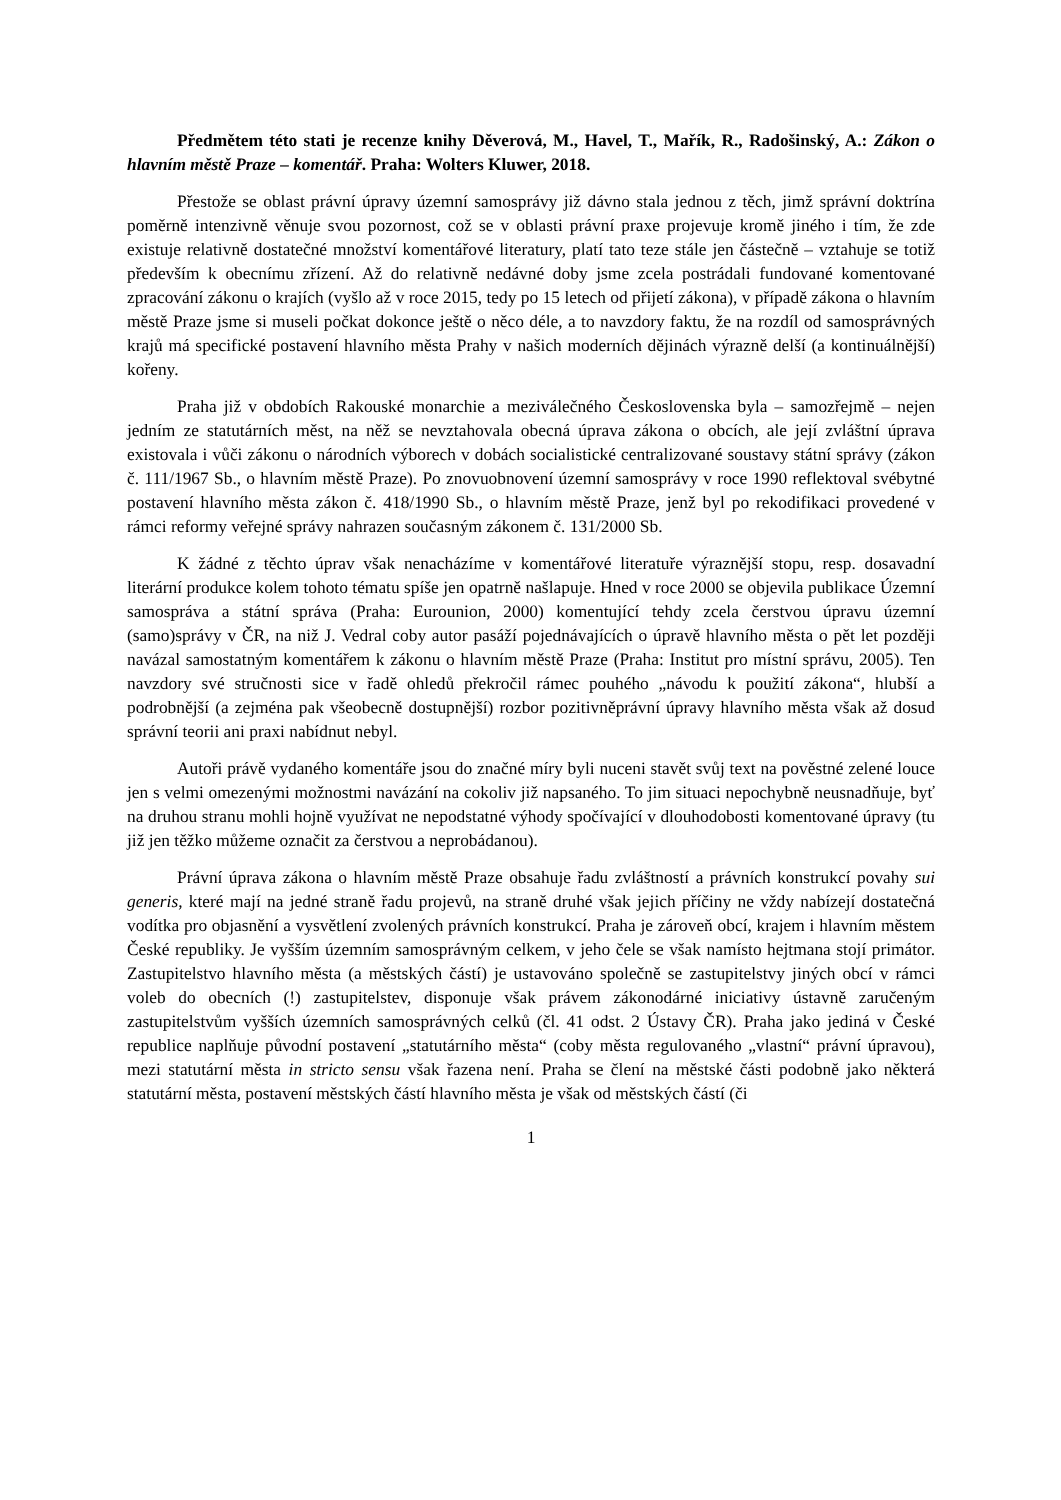Předmětem této stati je recenze knihy Děverová, M., Havel, T., Mařík, R., Radošinský, A.: Zákon o hlavním městě Praze – komentář. Praha: Wolters Kluwer, 2018.
Přestože se oblast právní úpravy územní samosprávy již dávno stala jednou z těch, jimž správní doktrína poměrně intenzivně věnuje svou pozornost, což se v oblasti právní praxe projevuje kromě jiného i tím, že zde existuje relativně dostatečné množství komentářové literatury, platí tato teze stále jen částečně – vztahuje se totiž především k obecnímu zřízení. Až do relativně nedávné doby jsme zcela postrádali fundované komentované zpracování zákonu o krajích (vyšlo až v roce 2015, tedy po 15 letech od přijetí zákona), v případě zákona o hlavním městě Praze jsme si museli počkat dokonce ještě o něco déle, a to navzdory faktu, že na rozdíl od samosprávných krajů má specifické postavení hlavního města Prahy v našich moderních dějinách výrazně delší (a kontinuálnější) kořeny.
Praha již v obdobích Rakouské monarchie a meziválečného Československa byla – samozřejmě – nejen jedním ze statutárních měst, na něž se nevztahovala obecná úprava zákona o obcích, ale její zvláštní úprava existovala i vůči zákonu o národních výborech v dobách socialistické centralizované soustavy státní správy (zákon č. 111/1967 Sb., o hlavním městě Praze). Po znovuobnovení územní samosprávy v roce 1990 reflektoval svébytné postavení hlavního města zákon č. 418/1990 Sb., o hlavním městě Praze, jenž byl po rekodifikaci provedené v rámci reformy veřejné správy nahrazen současným zákonem č. 131/2000 Sb.
K žádné z těchto úprav však nenacházíme v komentářové literatuře výraznější stopu, resp. dosavadní literární produkce kolem tohoto tématu spíše jen opatrně našlapuje. Hned v roce 2000 se objevila publikace Územní samospráva a státní správa (Praha: Eurounion, 2000) komentující tehdy zcela čerstvou úpravu územní (samo)správy v ČR, na niž J. Vedral coby autor pasáží pojednávajících o úpravě hlavního města o pět let později navázal samostatným komentářem k zákonu o hlavním městě Praze (Praha: Institut pro místní správu, 2005). Ten navzdory své stručnosti sice v řadě ohledů překročil rámec pouhého „návodu k použití zákona“, hlubší a podrobnější (a zejména pak všeobecně dostupnější) rozbor pozitivněprávní úpravy hlavního města však až dosud správní teorii ani praxi nabídnut nebyl.
Autoři právě vydaného komentáře jsou do značné míry byli nuceni stavět svůj text na pověstné zelené louce jen s velmi omezenými možnostmi navázání na cokoliv již napsaného. To jim situaci nepochybně neusnadňuje, byť na druhou stranu mohli hojně využívat ne nepodstatné výhody spočívající v dlouhodobosti komentované úpravy (tu již jen těžko můžeme označit za čerstvou a neprobádanou).
Právní úprava zákona o hlavním městě Praze obsahuje řadu zvláštností a právních konstrukcí povahy sui generis, které mají na jedné straně řadu projevů, na straně druhé však jejich příčiny ne vždy nabízejí dostatečná vodítka pro objasnění a vysvětlení zvolených právních konstrukcí. Praha je zároveň obcí, krajem i hlavním městem České republiky. Je vyšším územním samosprávným celkem, v jeho čele se však namísto hejtmana stojí primátor. Zastupitelstvo hlavního města (a městských částí) je ustavováno společně se zastupitelstvy jiných obcí v rámci voleb do obecních (!) zastupitelstev, disponuje však právem zákonodárné iniciativy ústavně zaručeným zastupitelstvům vyšších územních samosprávných celků (čl. 41 odst. 2 Ústavy ČR). Praha jako jediná v České republice naplňuje původní postavení „statutárního města“ (coby města regulovaného „vlastní“ právní úpravou), mezi statutární města in stricto sensu však řazena není. Praha se člení na městské části podobně jako některá statutární města, postavení městských částí hlavního města je však od městských částí (či
1